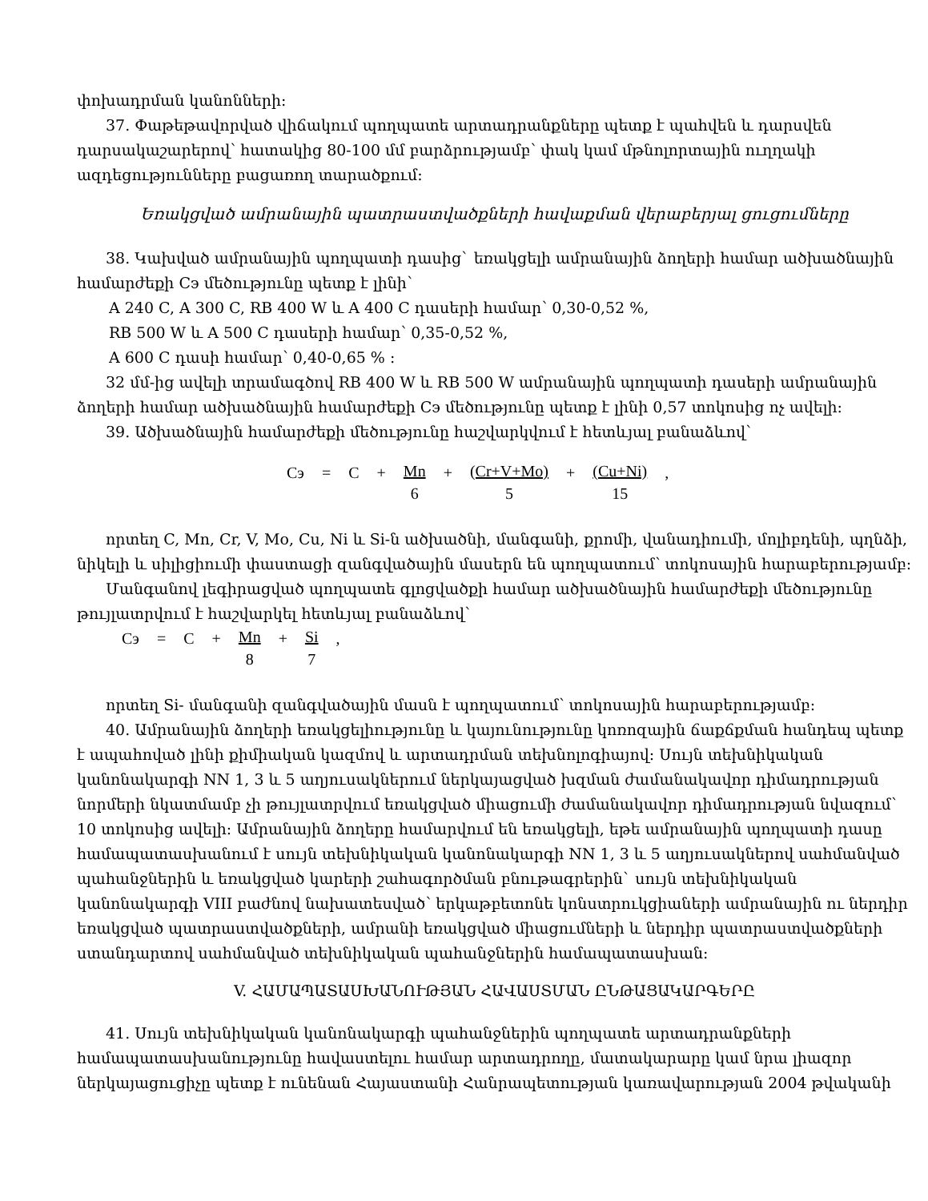փոխադրման կանոնների:
37. Փաթեթավորված վիճակում պողպատե արտադրանքները պետք է պահվեն և դարսվեն դարսակաշարերով՝ հատակից 80-100 մմ բարձրությամբ՝ փակ կամ մթնոլորտային ուղղակի ազդեցությունները բացառող տարածքում:
Եռակցված ամրանային պատրաստվածքների հավաքման վերաբերյալ ցուցումները
38. Կախված ամրանային պողպատի դասից` եռակցելի ամրանային ձողերի համար ածխածնային համարժեքի Cэ մեծությունը պետք է լինի՝
A 240 C, A 300 C, RB 400 W և A 400 C դասերի համար՝ 0,30-0,52 %,
RB 500 W և A 500 C դասերի համար՝ 0,35-0,52 %,
A 600 C դասի համար՝ 0,40-0,65 % :
32 մմ-ից ավելի տրամագծով RB 400 W և RB 500 W ամրանային պողպատի դասերի ամրանային ձողերի համար ածխածնային համարժեքի Cэ մեծությունը պետք է լինի 0,57 տոկոսից ոչ ավելի:
39. Ածխածնային համարժեքի մեծությունը հաշվարկվում է հետևյալ բանաձևով`
Cэ = C + Mn 6 + (Cr+V+Mo) 5 + (Cu+Ni) 15,
որտեղ C, Mn, Cr, V, Mo, Cu, Ni և Si-ն ածխածնի, մանգանի, քրոմի, վանադիումի, մոլիբդենի, պղնձի, նիկելի և սիլիցիումի փաստացի զանգվածային մասերն են պողպատում՝ տոկոսային հարաբերությամբ:
Մանգանով լեգիրացված պողպատե գլոցվածքի համար ածխածնային համարժեքի մեծությունը թույլատրվում է հաշվարկել հետևյալ բանաձևով`
Cэ = C + Mn 8 + Si 7,
որտեղ Si- մանգանի զանգվածային մասն է պողպատում՝ տոկոսային հարաբերությամբ:
40. Ամրանային ձողերի եռակցելիությունը և կայունությունը կոռոզային ճաքճքման հանդեպ պետք է ապահոված լինի քիմիական կազմով և արտադրման տեխնոլոգիայով: Սույն տեխնիկական կանոնակարգի NN 1, 3 և 5 աղյուսակներում ներկայացված խզման ժամանակավոր դիմադրության նորմերի նկատմամբ չի թույլատրվում եռակցված միացումի ժամանակավոր դիմադրության նվազում` 10 տոկոսից ավելի: Ամրանային ձողերը համարվում են եռակցելի, եթե ամրանային պողպատի դասը համապատասխանում է սույն տեխնիկական կանոնակարգի NN 1, 3 և 5 աղյուսակներով սահմանված պահանջներին և եռակցված կարերի շահագործման բնութագրերին` սույն տեխնիկական կանոնակարգի VIII բաժնով նախատեսված՝ երկաթբետոնե կոնստրուկցիաների ամրանային ու ներդիր եռակցված պատրաստվածքների, ամրանի եռակցված միացումների և ներդիր պատրաստվածքների ստանդարտով սահմանված տեխնիկական պահանջներին համապատասխան:
V. ՀԱՄԱՊԱՏԱՍԽԱՆՈՒԹՅԱՆ ՀԱՎԱՍՏՄԱՆ ԸՆԹԱՑԱԿԱՐԳԵՐԸ
41. Սույն տեխնիկական կանոնակարգի պահանջներին պողպատե արտադրանքների համապատասխանությունը հավաստելու համար արտադրողը, մատակարարը կամ նրա լիազոր ներկայացուցիչը պետք է ունենան Հայաստանի Հանրապետության կառավարության 2004 թվականի